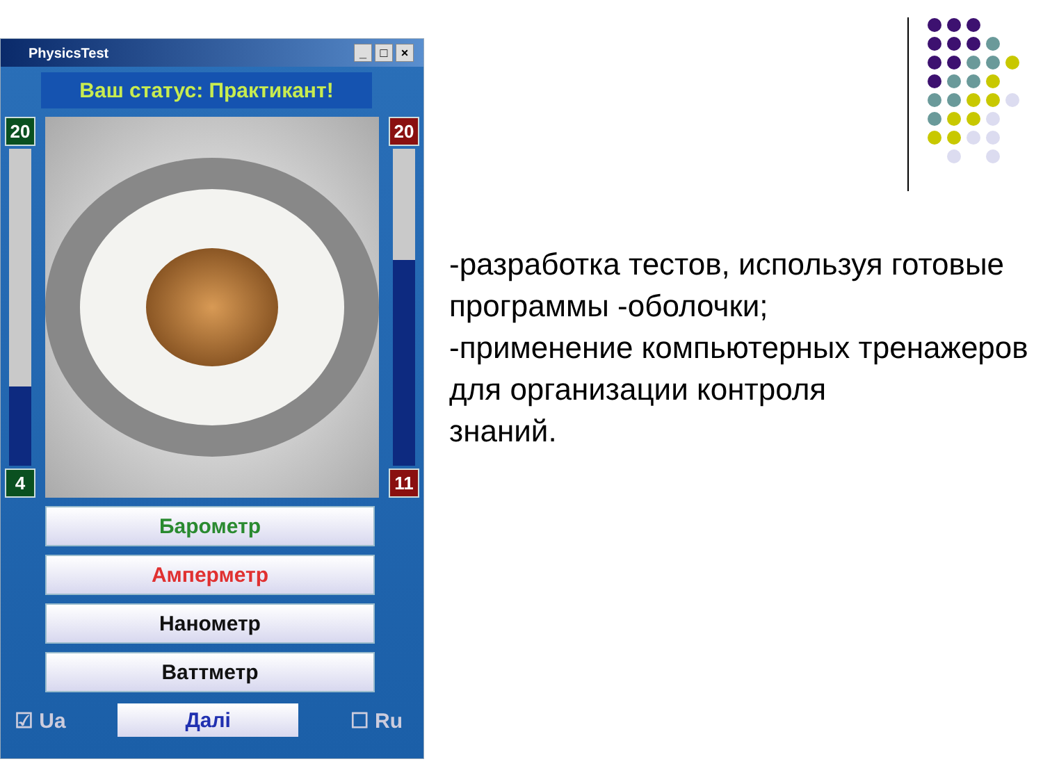PhysicsTest _ □ ×
Ваш статус: Практикант!
20
4
20
11
Барометр
Амперметр
Нанометр
Ваттметр
☑ Ua Далі ☐ Ru
-разработка тестов, используя готовые программы -оболочки;
-применение компьютерных тренажеров для организации контроля
знаний.